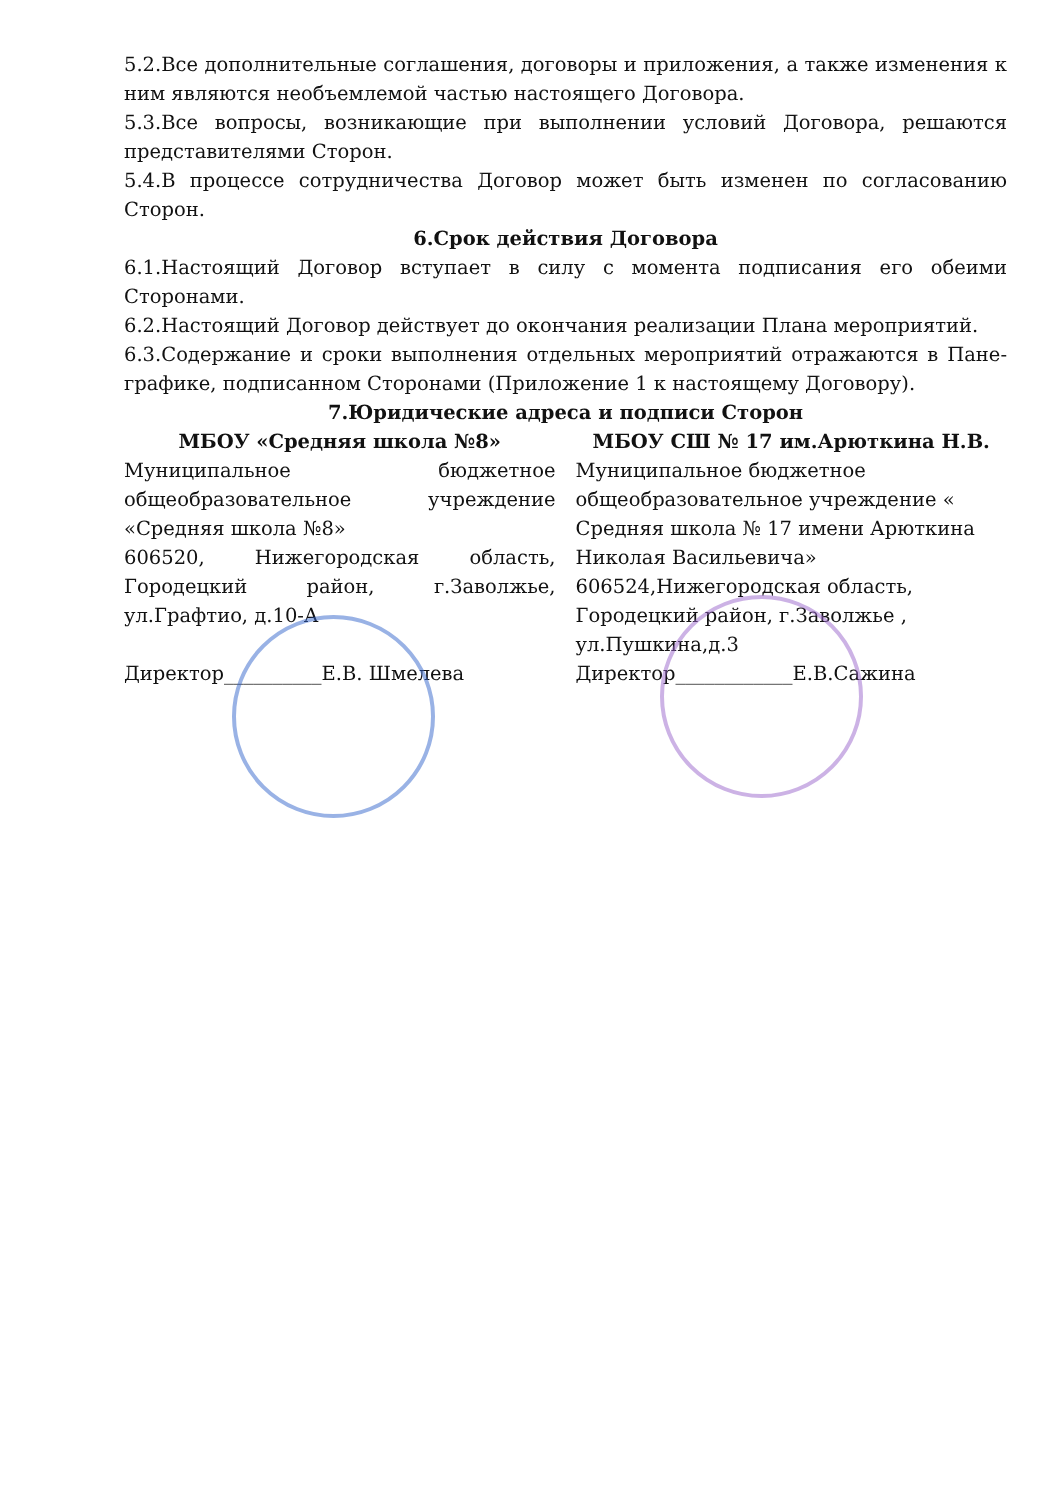5.2.Все дополнительные соглашения, договоры и приложения, а также изменения к ним являются необъемлемой частью настоящего Договора.
5.3.Все вопросы, возникающие при выполнении условий Договора, решаются представителями Сторон.
5.4.В процессе сотрудничества Договор может быть изменен по согласованию Сторон.
6.Срок действия Договора
6.1.Настоящий Договор вступает в силу с момента подписания его обеими Сторонами.
6.2.Настоящий Договор действует до окончания реализации Плана мероприятий.
6.3.Содержание и сроки выполнения отдельных мероприятий отражаются в Пане-графике, подписанном Сторонами (Приложение 1 к настоящему Договору).
7.Юридические адреса и подписи Сторон
МБОУ «Средняя школа №8»
Муниципальное бюджетное общеобразовательное учреждение «Средняя школа №8»
606520, Нижегородская область, Городецкий район, г.Заволжье, ул.Графтио, д.10-А
Директор__________Е.В. Шмелева
МБОУ СШ № 17 им.Арюткина Н.В.
Муниципальное бюджетное общеобразовательное учреждение « Средняя школа № 17 имени Арюткина Николая Васильевича»
606524,Нижегородская область, Городецкий район, г.Заволжье , ул.Пушкина,д.3
Директор____________Е.В.Сажина